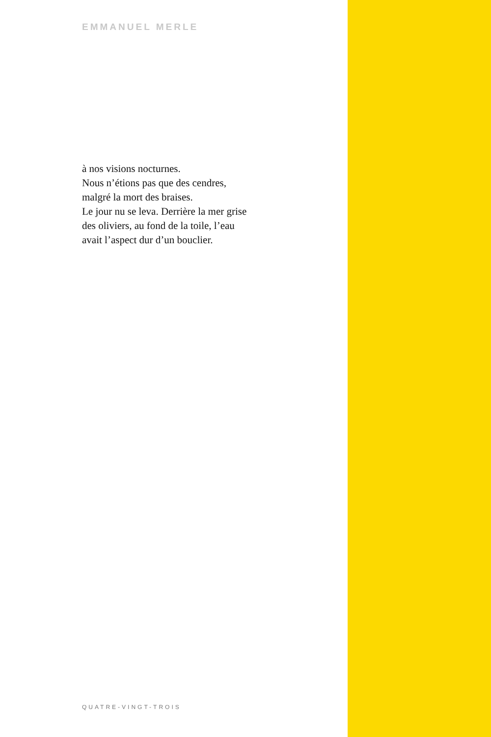EMMANUEL MERLE
à nos visions nocturnes.
Nous n’étions pas que des cendres,
malgré la mort des braises.
Le jour nu se leva. Derrière la mer grise
des oliviers, au fond de la toile, l’eau
avait l’aspect dur d’un bouclier.
QUATRE-VINGT-TROIS